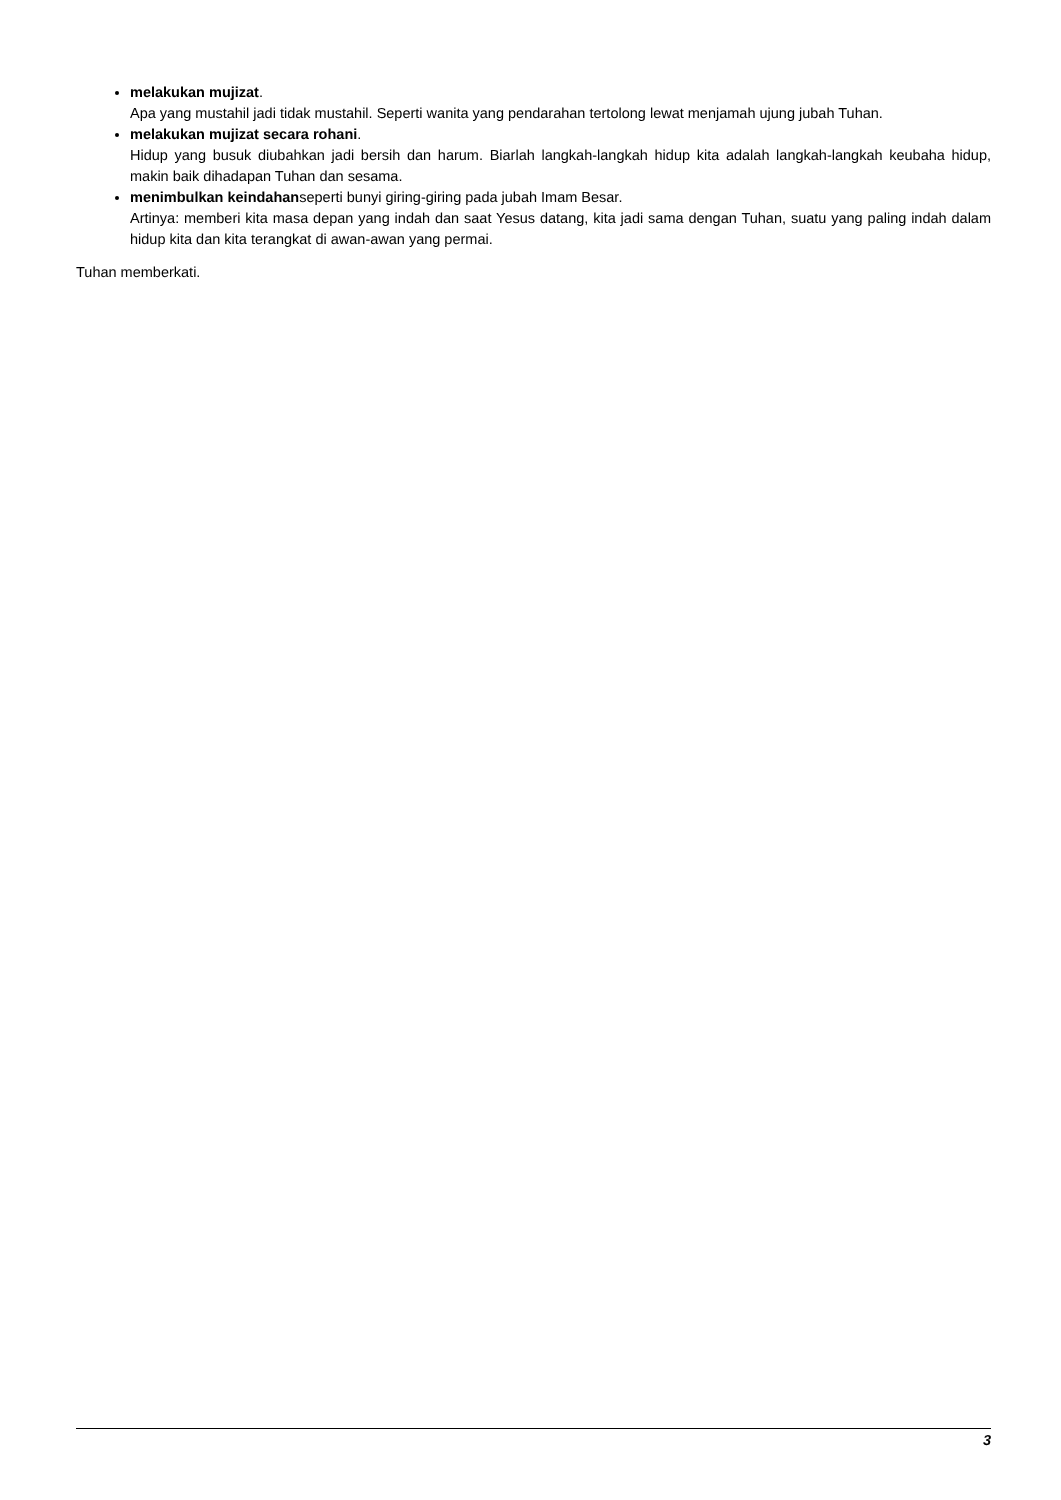melakukan mujizat.
Apa yang mustahil jadi tidak mustahil. Seperti wanita yang pendarahan tertolong lewat menjamah ujung jubah Tuhan.
melakukan mujizat secara rohani.
Hidup yang busuk diubahkan jadi bersih dan harum. Biarlah langkah-langkah hidup kita adalah langkah-langkah keubaha hidup, makin baik dihadapan Tuhan dan sesama.
menimbulkan keindahanseperti bunyi giring-giring pada jubah Imam Besar.
Artinya: memberi kita masa depan yang indah dan saat Yesus datang, kita jadi sama dengan Tuhan, suatu yang paling indah dalam hidup kita dan kita terangkat di awan-awan yang permai.
Tuhan memberkati.
3